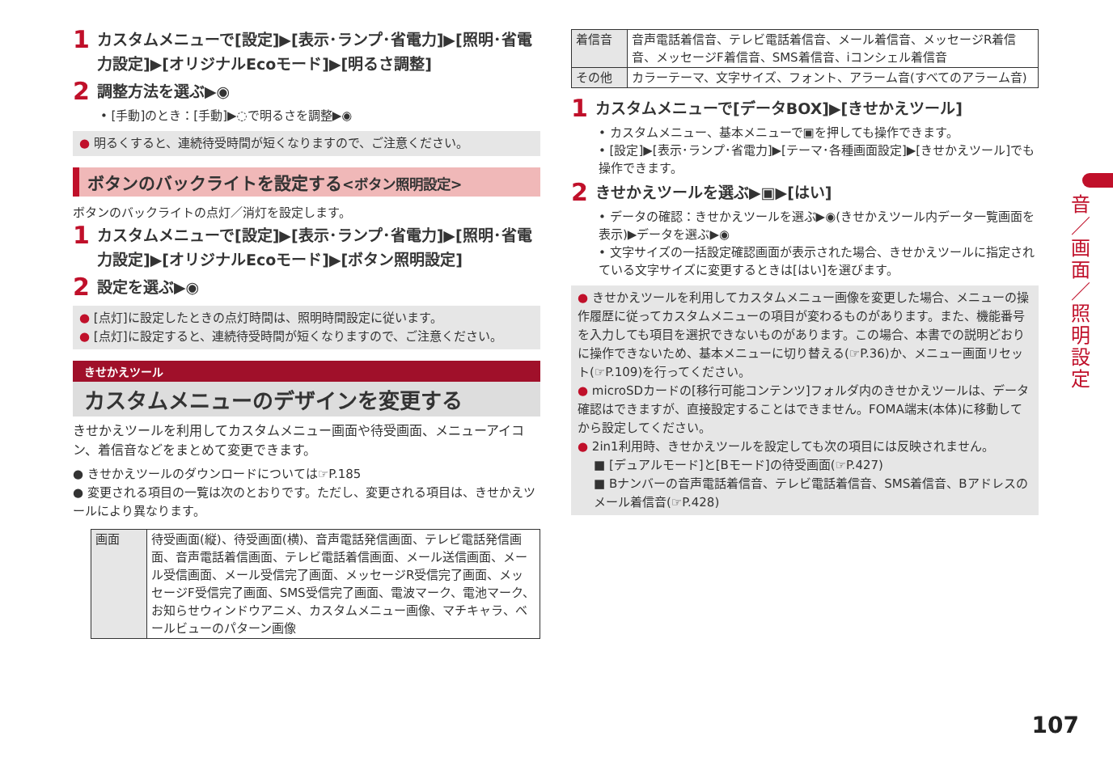1 カスタムメニューで[設定]▶[表示･ランプ･省電力]▶[照明･省電力設定]▶[オリジナルEcoモード]▶[明るさ調整]
2 調整方法を選ぶ▶◉
• [手動]のとき：[手動]▶◌で明るさを調整▶◉
● 明るくすると、連続待受時間が短くなりますので、ご注意ください。
ボタンのバックライトを設定する<ボタン照明設定>
ボタンのバックライトの点灯／消灯を設定します。
1 カスタムメニューで[設定]▶[表示･ランプ･省電力]▶[照明･省電力設定]▶[オリジナルEcoモード]▶[ボタン照明設定]
2 設定を選ぶ▶◉
● [点灯]に設定したときの点灯時間は、照明時間設定に従います。
● [点灯]に設定すると、連続待受時間が短くなりますので、ご注意ください。
きせかえツール
カスタムメニューのデザインを変更する
きせかえツールを利用してカスタムメニュー画面や待受画面、メニューアイコン、着信音などをまとめて変更できます。
● きせかえツールのダウンロードについては☞P.185
● 変更される項目の一覧は次のとおりです。ただし、変更される項目は、きせかえツールにより異なります。
| 画面 | 待受画面(縦)、待受画面(横)、音声電話発信画面、テレビ電話発信画面、音声電話着信画面、テレビ電話着信画面、メール送信画面、メール受信画面、メール受信完了画面、メッセージR受信完了画面、メッセージF受信完了画面、SMS受信完了画面、電波マーク、電池マーク、お知らせウィンドウアニメ、カスタムメニュー画像、マチキャラ、ベールビューのパターン画像 |
| 着信音 | 音声電話着信音、テレビ電話着信音、メール着信音、メッセージR着信音、メッセージF着信音、SMS着信音、iコンシェル着信音 |
| その他 | カラーテーマ、文字サイズ、フォント、アラーム音(すべてのアラーム音) |
1 カスタムメニューで[データBOX]▶[きせかえツール]
• カスタムメニュー、基本メニューで▣を押しても操作できます。
• [設定]▶[表示･ランプ･省電力]▶[テーマ･各種画面設定]▶[きせかえツール]でも操作できます。
2 きせかえツールを選ぶ▶▣▶[はい]
• データの確認：きせかえツールを選ぶ▶◉(きせかえツール内データ一覧画面を表示)▶データを選ぶ▶◉
• 文字サイズの一括設定確認画面が表示された場合、きせかえツールに指定されている文字サイズに変更するときは[はい]を選びます。
● きせかえツールを利用してカスタムメニュー画像を変更した場合、メニューの操作履歴に従ってカスタムメニューの項目が変わるものがあります。また、機能番号を入力しても項目を選択できないものがあります。この場合、本書での説明どおりに操作できないため、基本メニューに切り替える(☞P.36)か、メニュー画面リセット(☞P.109)を行ってください。
● microSDカードの[移行可能コンテンツ]フォルダ内のきせかえツールは、データ確認はできますが、直接設定することはできません。FOMA端末(本体)に移動してから設定してください。
● 2in1利用時、きせかえツールを設定しても次の項目には反映されません。
■ [デュアルモード]と[Bモード]の待受画面(☞P.427)
■ Bナンバーの音声電話着信音、テレビ電話着信音、SMS着信音、Bアドレスのメール着信音(☞P.428)
音／画面／照明設定
107